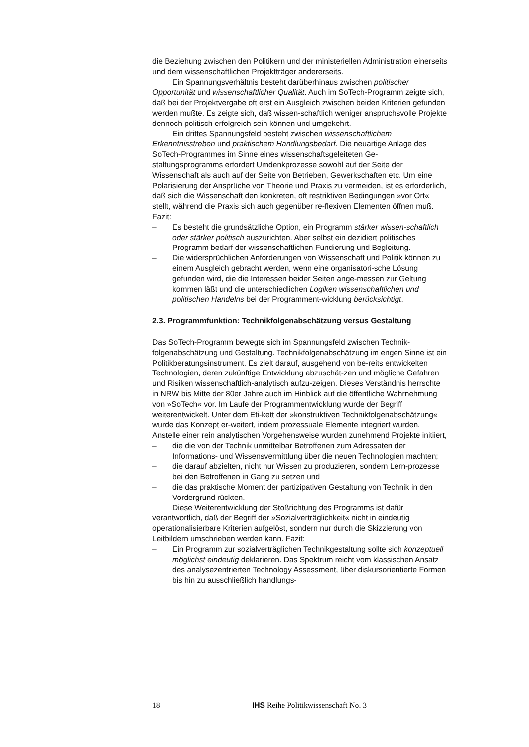die Beziehung zwischen den Politikern und der ministeriellen Administration einerseits und dem wissenschaftlichen Projektträger andererseits.
Ein Spannungsverhältnis besteht darüberhinaus zwischen politischer Opportunität und wissenschaftlicher Qualität. Auch im SoTech-Programm zeigte sich, daß bei der Projektvergabe oft erst ein Ausgleich zwischen beiden Kriterien gefunden werden mußte. Es zeigte sich, daß wissen-schaftlich weniger anspruchsvolle Projekte dennoch politisch erfolgreich sein können und umgekehrt.
Ein drittes Spannungsfeld besteht zwischen wissenschaftlichem Erkenntnisstreben und praktischem Handlungsbedarf. Die neuartige Anlage des SoTech-Programmes im Sinne eines wissenschaftsgeleiteten Ge-staltungsprogramms erfordert Umdenkprozesse sowohl auf der Seite der Wissenschaft als auch auf der Seite von Betrieben, Gewerkschaften etc. Um eine Polarisierung der Ansprüche von Theorie und Praxis zu vermeiden, ist es erforderlich, daß sich die Wissenschaft den konkreten, oft restriktiven Bedingungen »vor Ort« stellt, während die Praxis sich auch gegenüber re-flexiven Elementen öffnen muß. Fazit:
– Es besteht die grundsätzliche Option, ein Programm stärker wissen-schaftlich oder stärker politisch auszurichten. Aber selbst ein dezidiert politisches Programm bedarf der wissenschaftlichen Fundierung und Begleitung.
– Die widersprüchlichen Anforderungen von Wissenschaft und Politik können zu einem Ausgleich gebracht werden, wenn eine organisatori-sche Lösung gefunden wird, die die Interessen beider Seiten ange-messen zur Geltung kommen läßt und die unterschiedlichen Logiken wissenschaftlichen und politischen Handelns bei der Programment-wicklung berücksichtigt.
2.3. Programmfunktion: Technikfolgenabschätzung versus Gestaltung
Das SoTech-Programm bewegte sich im Spannungsfeld zwischen Technik-folgenabschätzung und Gestaltung. Technikfolgenabschätzung im engen Sinne ist ein Politikberatungsinstrument. Es zielt darauf, ausgehend von be-reits entwickelten Technologien, deren zukünftige Entwicklung abzuschät-zen und mögliche Gefahren und Risiken wissenschaftlich-analytisch aufzu-zeigen. Dieses Verständnis herrschte in NRW bis Mitte der 80er Jahre auch im Hinblick auf die öffentliche Wahrnehmung von »SoTech« vor. Im Laufe der Programmentwicklung wurde der Begriff weiterentwickelt. Unter dem Eti-kett der »konstruktiven Technikfolgenabschätzung« wurde das Konzept er-weitert, indem prozessuale Elemente integriert wurden. Anstelle einer rein analytischen Vorgehensweise wurden zunehmend Projekte initiiert,
– die die von der Technik unmittelbar Betroffenen zum Adressaten der Informations- und Wissensvermittlung über die neuen Technologien machten;
– die darauf abzielten, nicht nur Wissen zu produzieren, sondern Lern-prozesse bei den Betroffenen in Gang zu setzen und
– die das praktische Moment der partizipativen Gestaltung von Technik in den Vordergrund rückten.
Diese Weiterentwicklung der Stoßrichtung des Programms ist dafür verantwortlich, daß der Begriff der »Sozialverträglichkeit« nicht in eindeutig operationalisierbare Kriterien aufgelöst, sondern nur durch die Skizzierung von Leitbildern umschrieben werden kann. Fazit:
– Ein Programm zur sozialverträglichen Technikgestaltung sollte sich konzeptuell möglichst eindeutig deklarieren. Das Spektrum reicht vom klassischen Ansatz des analysezentrierten Technology Assessment, über diskursorientierte Formen bis hin zu ausschließlich handlungs-
18 IHS Reihe Politikwissenschaft No. 3